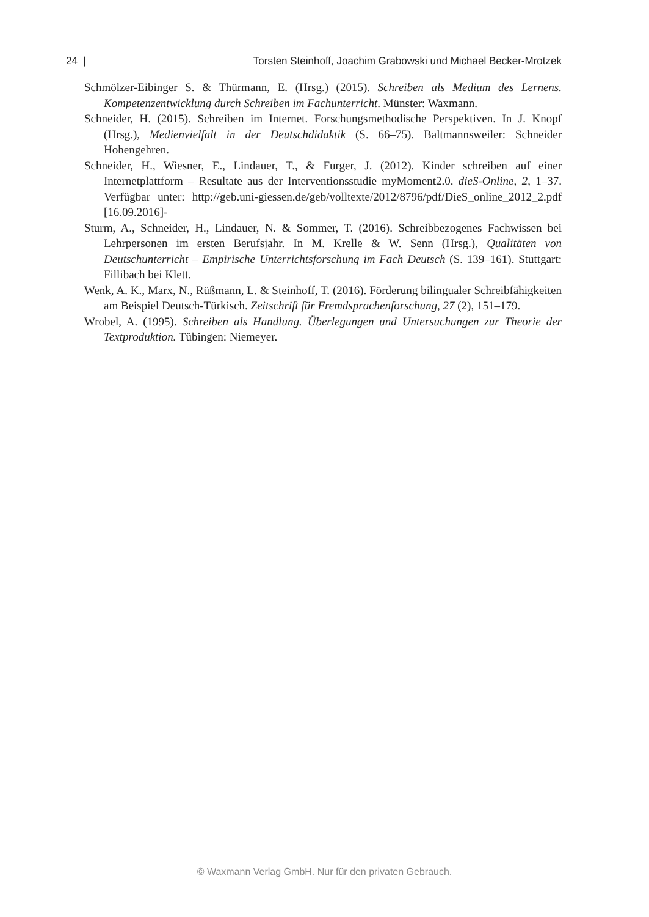24 | Torsten Steinhoff, Joachim Grabowski und Michael Becker-Mrotzek
Schmölzer-Eibinger S. & Thürmann, E. (Hrsg.) (2015). Schreiben als Medium des Lernens. Kompetenzentwicklung durch Schreiben im Fachunterricht. Münster: Waxmann.
Schneider, H. (2015). Schreiben im Internet. Forschungsmethodische Perspektiven. In J. Knopf (Hrsg.), Medienvielfalt in der Deutschdidaktik (S. 66–75). Baltmannsweiler: Schneider Hohengehren.
Schneider, H., Wiesner, E., Lindauer, T., & Furger, J. (2012). Kinder schreiben auf einer Internetplattform – Resultate aus der Interventionsstudie myMoment2.0. dieS-Online, 2, 1–37. Verfügbar unter: http://geb.uni-giessen.de/geb/volltexte/2012/8796/pdf/DieS_online_2012_2.pdf [16.09.2016]-
Sturm, A., Schneider, H., Lindauer, N. & Sommer, T. (2016). Schreibbezogenes Fachwissen bei Lehrpersonen im ersten Berufsjahr. In M. Krelle & W. Senn (Hrsg.), Qualitäten von Deutschunterricht – Empirische Unterrichtsforschung im Fach Deutsch (S. 139–161). Stuttgart: Fillibach bei Klett.
Wenk, A. K., Marx, N., Rüßmann, L. & Steinhoff, T. (2016). Förderung bilingualer Schreibfähigkeiten am Beispiel Deutsch-Türkisch. Zeitschrift für Fremdsprachenforschung, 27 (2), 151–179.
Wrobel, A. (1995). Schreiben als Handlung. Überlegungen und Untersuchungen zur Theorie der Textproduktion. Tübingen: Niemeyer.
© Waxmann Verlag GmbH. Nur für den privaten Gebrauch.